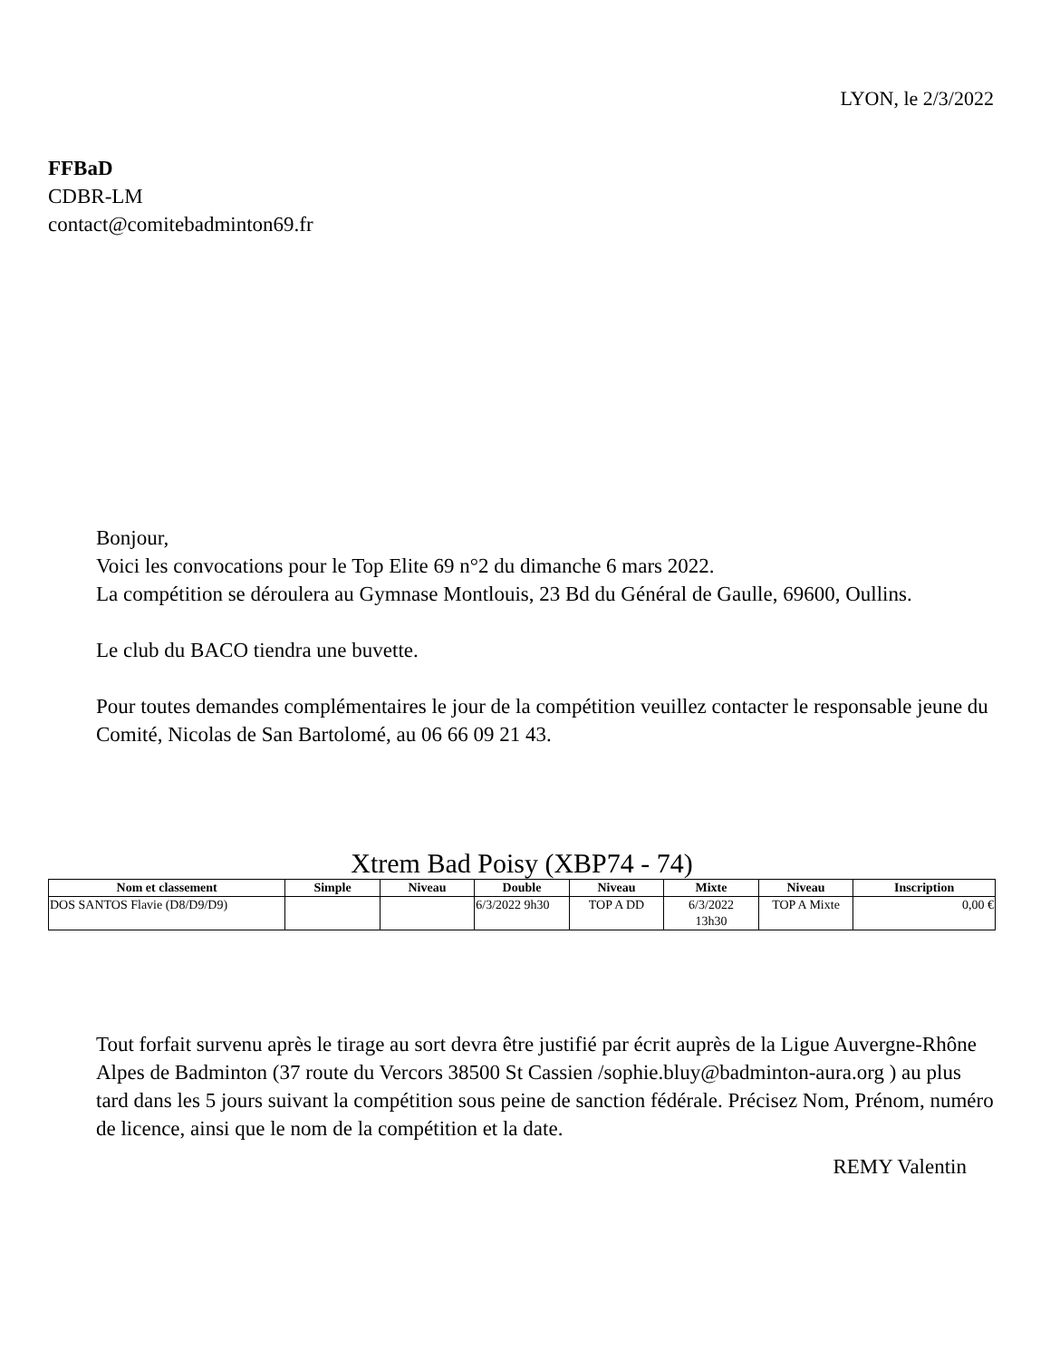LYON, le 2/3/2022
FFBaD
CDBR-LM
contact@comitebadminton69.fr
Bonjour,
Voici les convocations pour le Top Elite 69 n°2 du dimanche 6 mars 2022.
La compétition se déroulera au Gymnase Montlouis, 23 Bd du Général de Gaulle, 69600, Oullins.
Le club du BACO tiendra une buvette.
Pour toutes demandes complémentaires le jour de la compétition veuillez contacter le responsable jeune du Comité, Nicolas de San Bartolomé, au 06 66 09 21 43.
Xtrem Bad Poisy (XBP74 - 74)
| Nom et classement | Simple | Niveau | Double | Niveau | Mixte | Niveau | Inscription |
| --- | --- | --- | --- | --- | --- | --- | --- |
| DOS SANTOS Flavie (D8/D9/D9) | | | 6/3/2022 9h30 | TOP A DD | 6/3/2022 13h30 | TOP A Mixte | 0,00 € |
Tout forfait survenu après le tirage au sort devra être justifié par écrit auprès de la Ligue Auvergne-Rhône Alpes de Badminton (37 route du Vercors 38500 St Cassien /sophie.bluy@badminton-aura.org ) au plus tard dans les 5 jours suivant la compétition sous peine de sanction fédérale. Précisez Nom, Prénom, numéro de licence, ainsi que le nom de la compétition et la date.
REMY Valentin